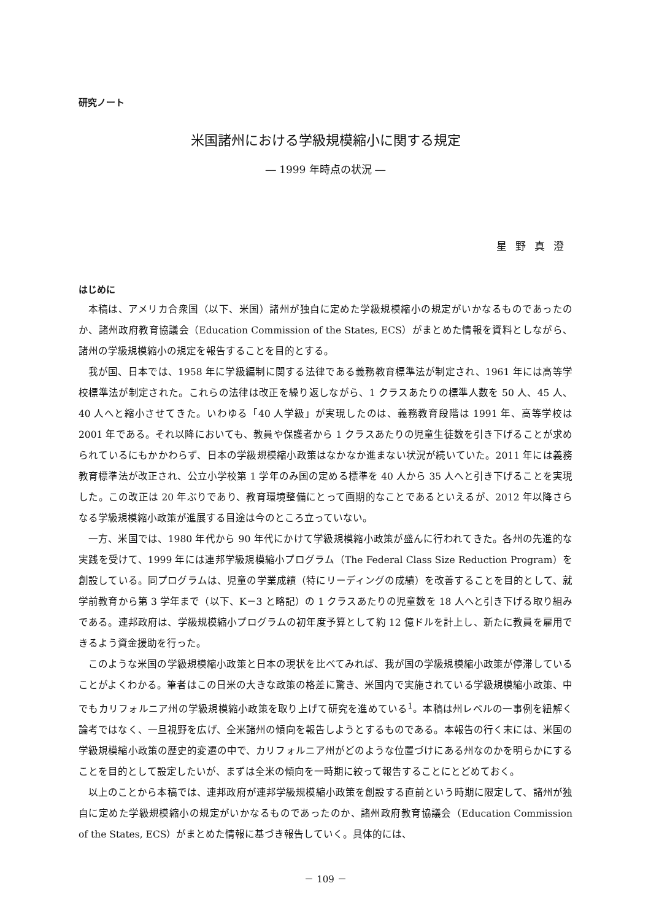研究ノート
米国諸州における学級規模縮小に関する規定
― 1999 年時点の状況 ―
星野真澄
はじめに
本稿は、アメリカ合衆国（以下、米国）諸州が独自に定めた学級規模縮小の規定がいかなるものであったのか、諸州政府教育協議会（Education Commission of the States, ECS）がまとめた情報を資料としながら、諸州の学級規模縮小の規定を報告することを目的とする。
我が国、日本では、1958 年に学級編制に関する法律である義務教育標準法が制定され、1961 年には高等学校標準法が制定された。これらの法律は改正を繰り返しながら、1 クラスあたりの標準人数を 50 人、45 人、40 人へと縮小させてきた。いわゆる「40 人学級」が実現したのは、義務教育段階は 1991 年、高等学校は 2001 年である。それ以降においても、教員や保護者から 1 クラスあたりの児童生徒数を引き下げることが求められているにもかかわらず、日本の学級規模縮小政策はなかなか進まない状況が続いていた。2011 年には義務教育標準法が改正され、公立小学校第 1 学年のみ国の定める標準を 40 人から 35 人へと引き下げることを実現した。この改正は 20 年ぶりであり、教育環境整備にとって画期的なことであるといえるが、2012 年以降さらなる学級規模縮小政策が進展する目途は今のところ立っていない。
一方、米国では、1980 年代から 90 年代にかけて学級規模縮小政策が盛んに行われてきた。各州の先進的な実践を受けて、1999 年には連邦学級規模縮小プログラム（The Federal Class Size Reduction Program）を創設している。同プログラムは、児童の学業成績（特にリーディングの成績）を改善することを目的として、就学前教育から第 3 学年まで（以下、K－3 と略記）の 1 クラスあたりの児童数を 18 人へと引き下げる取り組みである。連邦政府は、学級規模縮小プログラムの初年度予算として約 12 億ドルを計上し、新たに教員を雇用できるよう資金援助を行った。
このような米国の学級規模縮小政策と日本の現状を比べてみれば、我が国の学級規模縮小政策が停滞していることがよくわかる。筆者はこの日米の大きな政策の格差に驚き、米国内で実施されている学級規模縮小政策、中でもカリフォルニア州の学級規模縮小政策を取り上げて研究を進めている<sup>1</sup>。本稿は州レベルの一事例を紐解く論考ではなく、一旦視野を広げ、全米諸州の傾向を報告しようとするものである。本報告の行く末には、米国の学級規模縮小政策の歴史的変遷の中で、カリフォルニア州がどのような位置づけにある州なのかを明らかにすることを目的として設定したいが、まずは全米の傾向を一時期に絞って報告することにとどめておく。
以上のことから本稿では、連邦政府が連邦学級規模縮小政策を創設する直前という時期に限定して、諸州が独自に定めた学級規模縮小の規定がいかなるものであったのか、諸州政府教育協議会（Education Commission of the States, ECS）がまとめた情報に基づき報告していく。具体的には、
－ 109 －